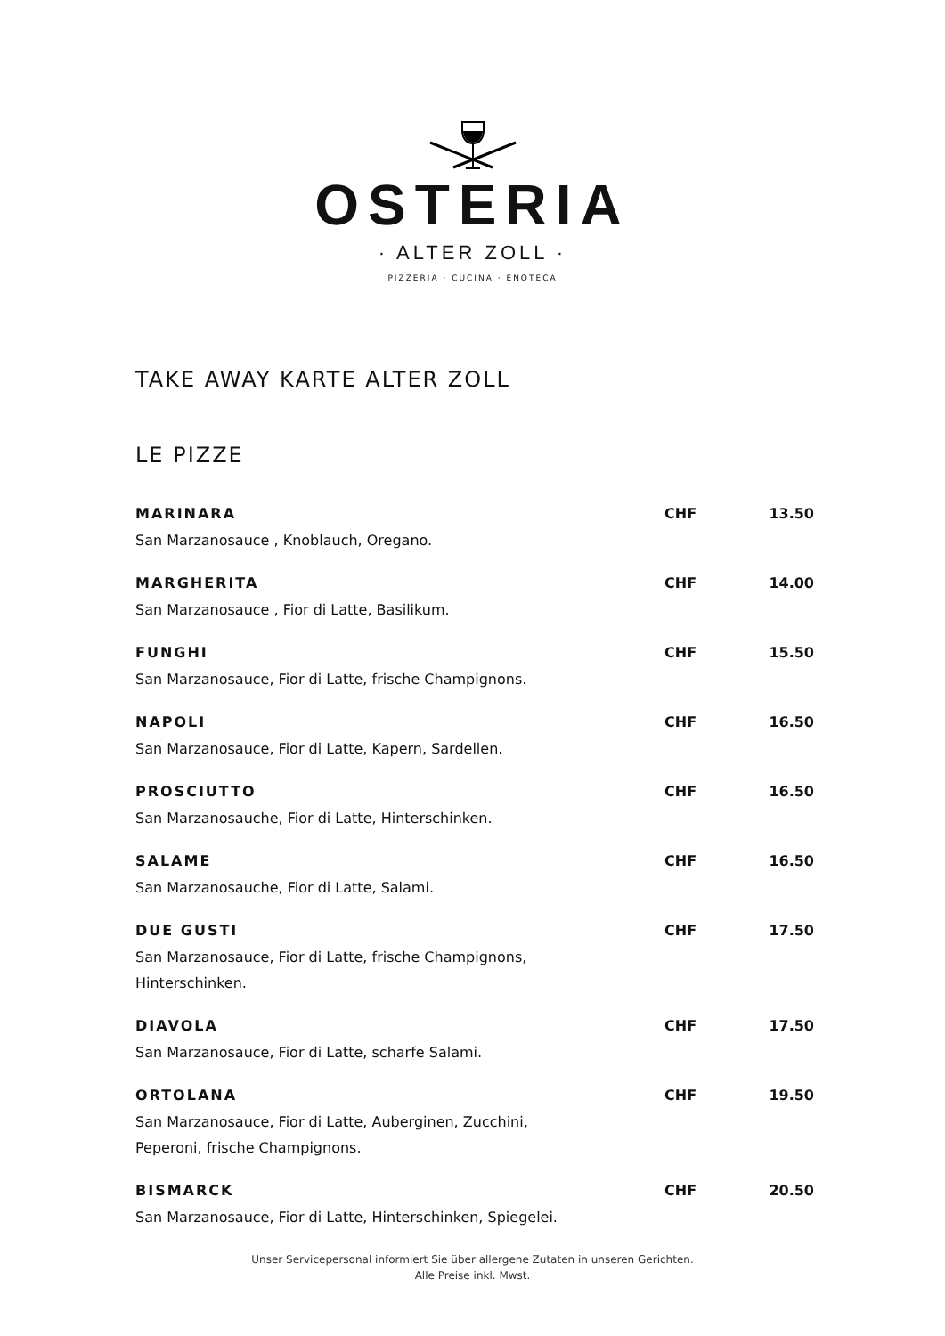OSTERIA
· ALTER ZOLL ·
PIZZERIA · CUCINA · ENOTECA
TAKE AWAY KARTE ALTER ZOLL
LE PIZZE
MARINARA CHF 13.50
San Marzanosauce , Knoblauch, Oregano.
MARGHERITA CHF 14.00
San Marzanosauce , Fior di Latte, Basilikum.
FUNGHI CHF 15.50
San Marzanosauce, Fior di Latte, frische Champignons.
NAPOLI CHF 16.50
San Marzanosauce, Fior di Latte, Kapern, Sardellen.
PROSCIUTTO CHF 16.50
San Marzanosauche, Fior di Latte, Hinterschinken.
SALAME CHF 16.50
San Marzanosauche, Fior di Latte, Salami.
DUE GUSTI CHF 17.50
San Marzanosauce, Fior di Latte, frische Champignons, Hinterschinken.
DIAVOLA CHF 17.50
San Marzanosauce, Fior di Latte, scharfe Salami.
ORTOLANA CHF 19.50
San Marzanosauce, Fior di Latte, Auberginen, Zucchini, Peperoni, frische Champignons.
BISMARCK CHF 20.50
San Marzanosauce, Fior di Latte, Hinterschinken, Spiegelei.
Unser Servicepersonal informiert Sie über allergene Zutaten in unseren Gerichten.
Alle Preise inkl. Mwst.